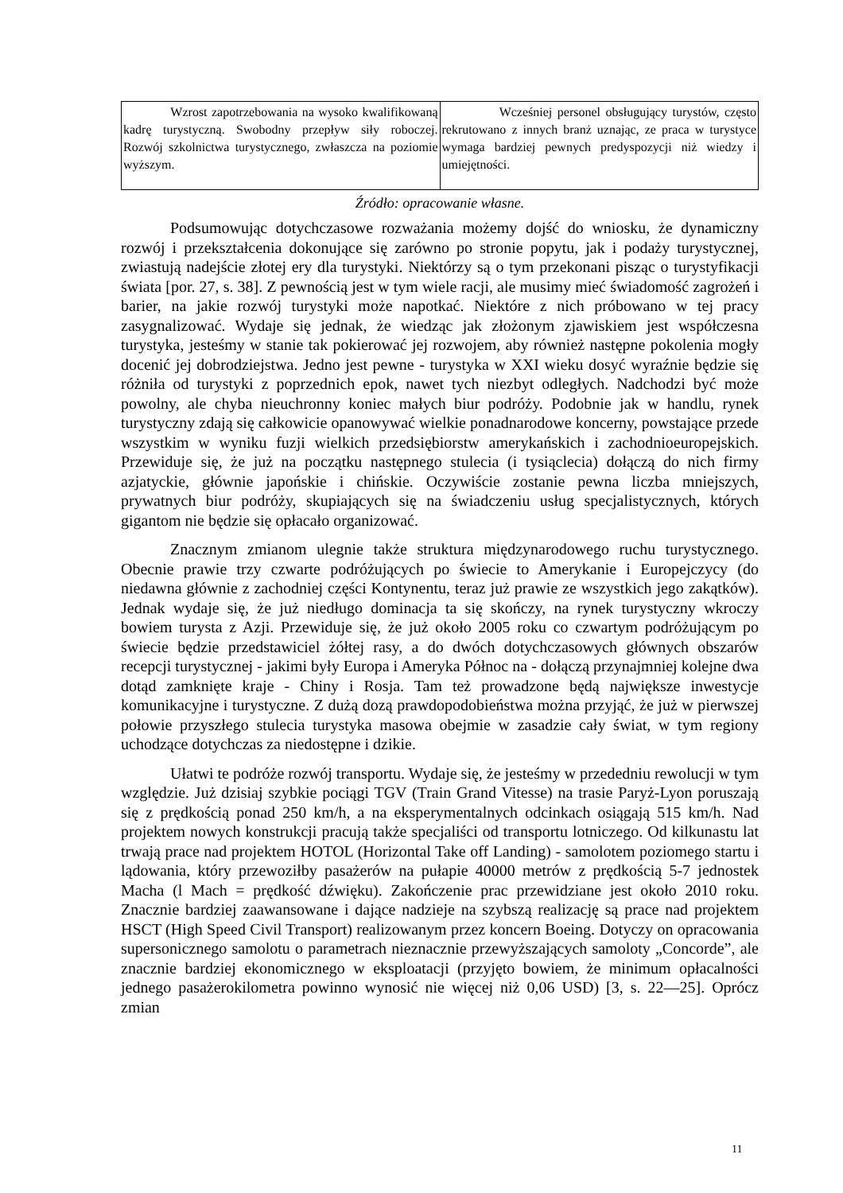| Wzrost zapotrzebowania na wysoko kwalifikowaną kadrę turystyczną. Swobodny przepływ siły roboczej. Rozwój szkolnictwa turystycznego, zwłaszcza na poziomie wyższym. | Wcześniej personel obsługujący turystów, często rekrutowano z innych branż uznając, ze praca w turystyce wymaga bardziej pewnych predyspozycji niż wiedzy i umiejętności. |
Źródło: opracowanie własne.
Podsumowując dotychczasowe rozważania możemy dojść do wniosku, że dynamiczny rozwój i przekształcenia dokonujące się zarówno po stronie popytu, jak i podaży turystycznej, zwiastują nadejście złotej ery dla turystyki. Niektórzy są o tym przekonani pisząc o turystyfikacji świata [por. 27, s. 38]. Z pewnością jest w tym wiele racji, ale musimy mieć świadomość zagrożeń i barier, na jakie rozwój turystyki może napotkać. Niektóre z nich próbowano w tej pracy zasygnalizować. Wydaje się jednak, że wiedząc jak złożonym zjawiskiem jest współczesna turystyka, jesteśmy w stanie tak pokierować jej rozwojem, aby również następne pokolenia mogły docenić jej dobrodziejstwa. Jedno jest pewne - turystyka w XXI wieku dosyć wyraźnie będzie się różniła od turystyki z poprzednich epok, nawet tych niezbyt odległych. Nadchodzi być może powolny, ale chyba nieuchronny koniec małych biur podróży. Podobnie jak w handlu, rynek turystyczny zdają się całkowicie opanowywać wielkie ponadnarodowe koncerny, powstające przede wszystkim w wyniku fuzji wielkich przedsiębiorstw amerykańskich i zachodnioeuropejskich. Przewiduje się, że już na początku następnego stulecia (i tysiąclecia) dołączą do nich firmy azjatyckie, głównie japońskie i chińskie. Oczywiście zostanie pewna liczba mniejszych, prywatnych biur podróży, skupiających się na świadczeniu usług specjalistycznych, których gigantom nie będzie się opłacało organizować.
Znacznym zmianom ulegnie także struktura międzynarodowego ruchu turystycznego. Obecnie prawie trzy czwarte podróżujących po świecie to Amerykanie i Europejczycy (do niedawna głównie z zachodniej części Kontynentu, teraz już prawie ze wszystkich jego zakątków). Jednak wydaje się, że już niedługo dominacja ta się skończy, na rynek turystyczny wkroczy bowiem turysta z Azji. Przewiduje się, że już około 2005 roku co czwartym podróżującym po świecie będzie przedstawiciel żółtej rasy, a do dwóch dotychczasowych głównych obszarów recepcji turystycznej - jakimi były Europa i Ameryka Północ na - dołączą przynajmniej kolejne dwa dotąd zamknięte kraje - Chiny i Rosja. Tam też prowadzone będą największe inwestycje komunikacyjne i turystyczne. Z dużą dozą prawdopodobieństwa można przyjąć, że już w pierwszej połowie przyszłego stulecia turystyka masowa obejmie w zasadzie cały świat, w tym regiony uchodzące dotychczas za niedostępne i dzikie.
Ułatwi te podróże rozwój transportu. Wydaje się, że jesteśmy w przededniu rewolucji w tym względzie. Już dzisiaj szybkie pociągi TGV (Train Grand Vitesse) na trasie Paryż-Lyon poruszają się z prędkością ponad 250 km/h, a na eksperymentalnych odcinkach osiągają 515 km/h. Nad projektem nowych konstrukcji pracują także specjaliści od transportu lotniczego. Od kilkunastu lat trwają prace nad projektem HOTOL (Horizontal Take off Landing) - samolotem poziomego startu i lądowania, który przewoziłby pasażerów na pułapie 40000 metrów z prędkością 5-7 jednostek Macha (l Mach = prędkość dźwięku). Zakończenie prac przewidziane jest około 2010 roku. Znacznie bardziej zaawansowane i dające nadzieje na szybszą realizację są prace nad projektem HSCT (High Speed Civil Transport) realizowanym przez koncern Boeing. Dotyczy on opracowania supersonicznego samolotu o parametrach nieznacznie przewyższających samoloty „Concorde”, ale znacznie bardziej ekonomicznego w eksploatacji (przyjęto bowiem, że minimum opłacalności jednego pasażerokilometra powinno wynosić nie więcej niż 0,06 USD) [3, s. 22—25]. Oprócz zmian
11